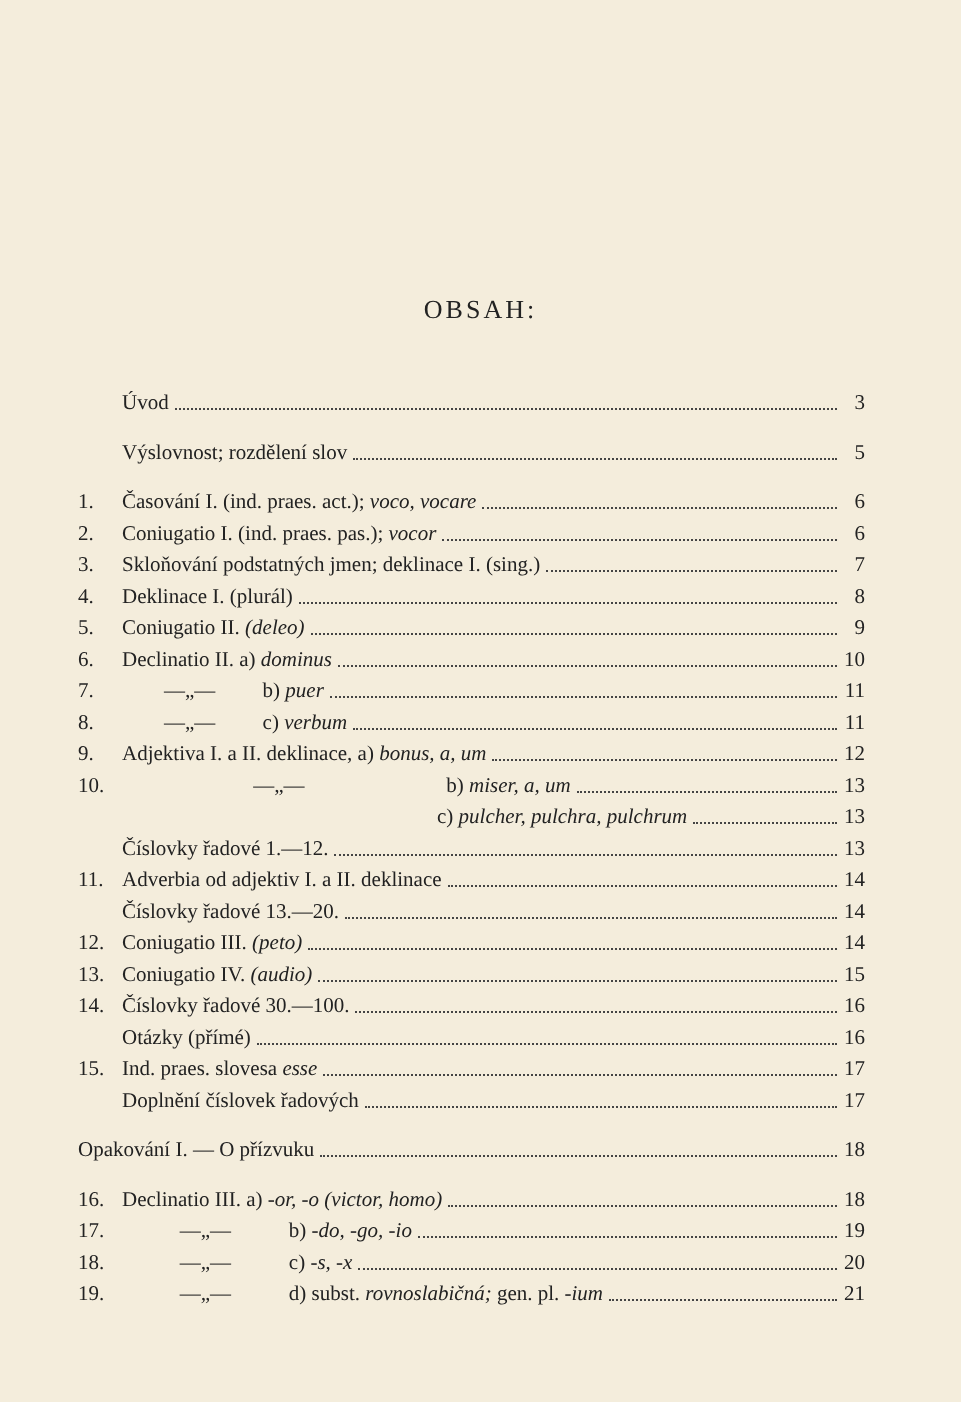OBSAH:
Úvod 3
Výslovnost; rozdělení slov 5
1. Časování I. (ind. praes. act.); voco, vocare 6
2. Coniugatio I. (ind. praes. pas.); vocor 6
3. Skloňování podstatných jmen; deklinace I. (sing.) 7
4. Deklinace I. (plurál) 8
5. Coniugatio II. (deleo) 9
6. Declinatio II. a) dominus 10
7. —„— b) puer 11
8. —„— c) verbum 11
9. Adjektiva I. a II. deklinace, a) bonus, a, um 12
10. —„— b) miser, a, um 13
c) pulcher, pulchra, pulchrum 13
Číslovky řadové 1.—12. 13
11. Adverbia od adjektiv I. a II. deklinace 14
Číslovky řadové 13.—20. 14
12. Coniugatio III. (peto) 14
13. Coniugatio IV. (audio) 15
14. Číslovky řadové 30.—100. 16
Otázky (přímé) 16
15. Ind. praes. slovesa esse 17
Doplnění číslovek řadových 17
Opakování I. — O přízvuku 18
16. Declinatio III. a) -or, -o (victor, homo) 18
17. —„— b) -do, -go, -io 19
18. —„— c) -s, -x 20
19. —„— d) subst. rovnoslabičná; gen. pl. -ium 21